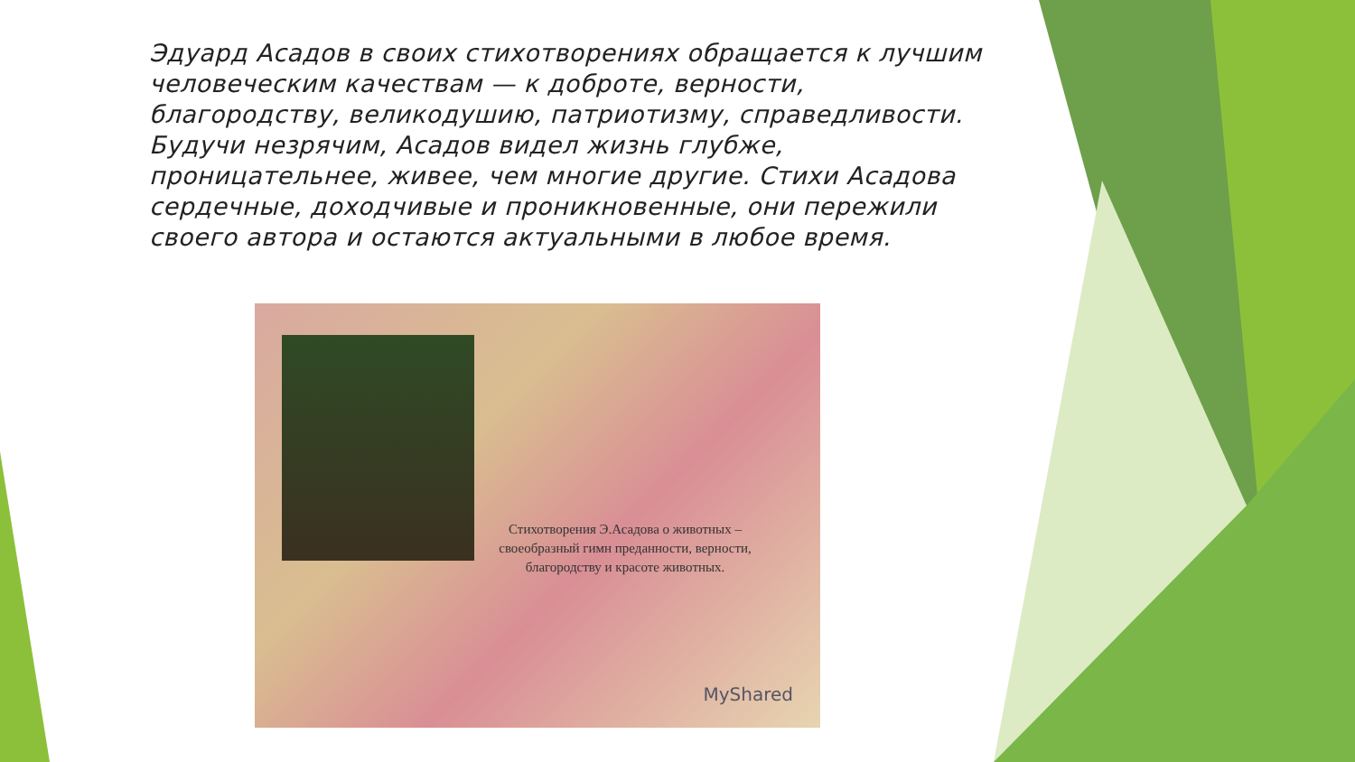Эдуард Асадов в своих стихотворениях обращается к лучшим человеческим качествам — к доброте, верности, благородству, великодушию, патриотизму, справедливости. Будучи незрячим, Асадов видел жизнь глубже, проницательнее, живее, чем многие другие. Стихи Асадова сердечные, доходчивые и проникновенные, они пережили своего автора и остаются актуальными в любое время.
Стихотворения Э.Асадова о животных – своеобразный гимн преданности, верности, благородству и красоте животных.
MyShared